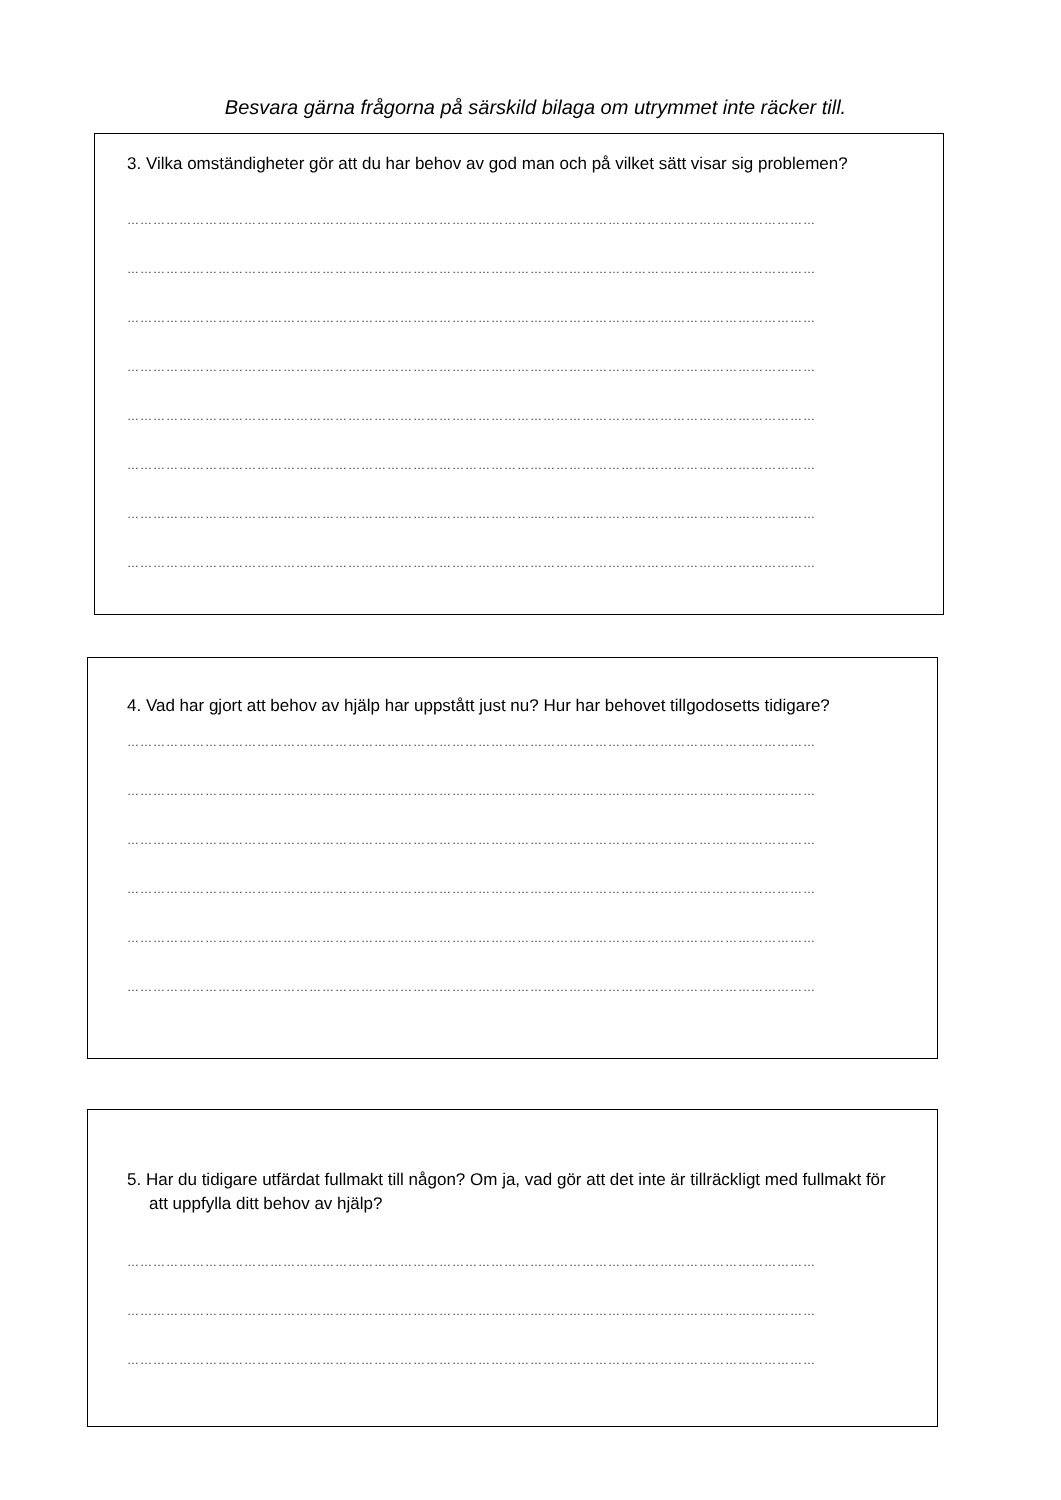Besvara gärna frågorna på särskild bilaga om utrymmet inte räcker till.
3. Vilka omständigheter gör att du har behov av god man och på vilket sätt visar sig problemen?
……………………………………………………………………………………………………………………………………………
……………………………………………………………………………………………………………………………………………
……………………………………………………………………………………………………………………………………………
……………………………………………………………………………………………………………………………………………
……………………………………………………………………………………………………………………………………………
……………………………………………………………………………………………………………………………………………
……………………………………………………………………………………………………………………………………………
……………………………………………………………………………………………………………………………………………
4. Vad har gjort att behov av hjälp har uppstått just nu? Hur har behovet tillgodosetts tidigare?
……………………………………………………………………………………………………………………………………………
……………………………………………………………………………………………………………………………………………
……………………………………………………………………………………………………………………………………………
……………………………………………………………………………………………………………………………………………
……………………………………………………………………………………………………………………………………………
……………………………………………………………………………………………………………………………………………
5. Har du tidigare utfärdat fullmakt till någon? Om ja, vad gör att det inte är tillräckligt med fullmakt för att uppfylla ditt behov av hjälp?
……………………………………………………………………………………………………………………………………………
……………………………………………………………………………………………………………………………………………
……………………………………………………………………………………………………………………………………………